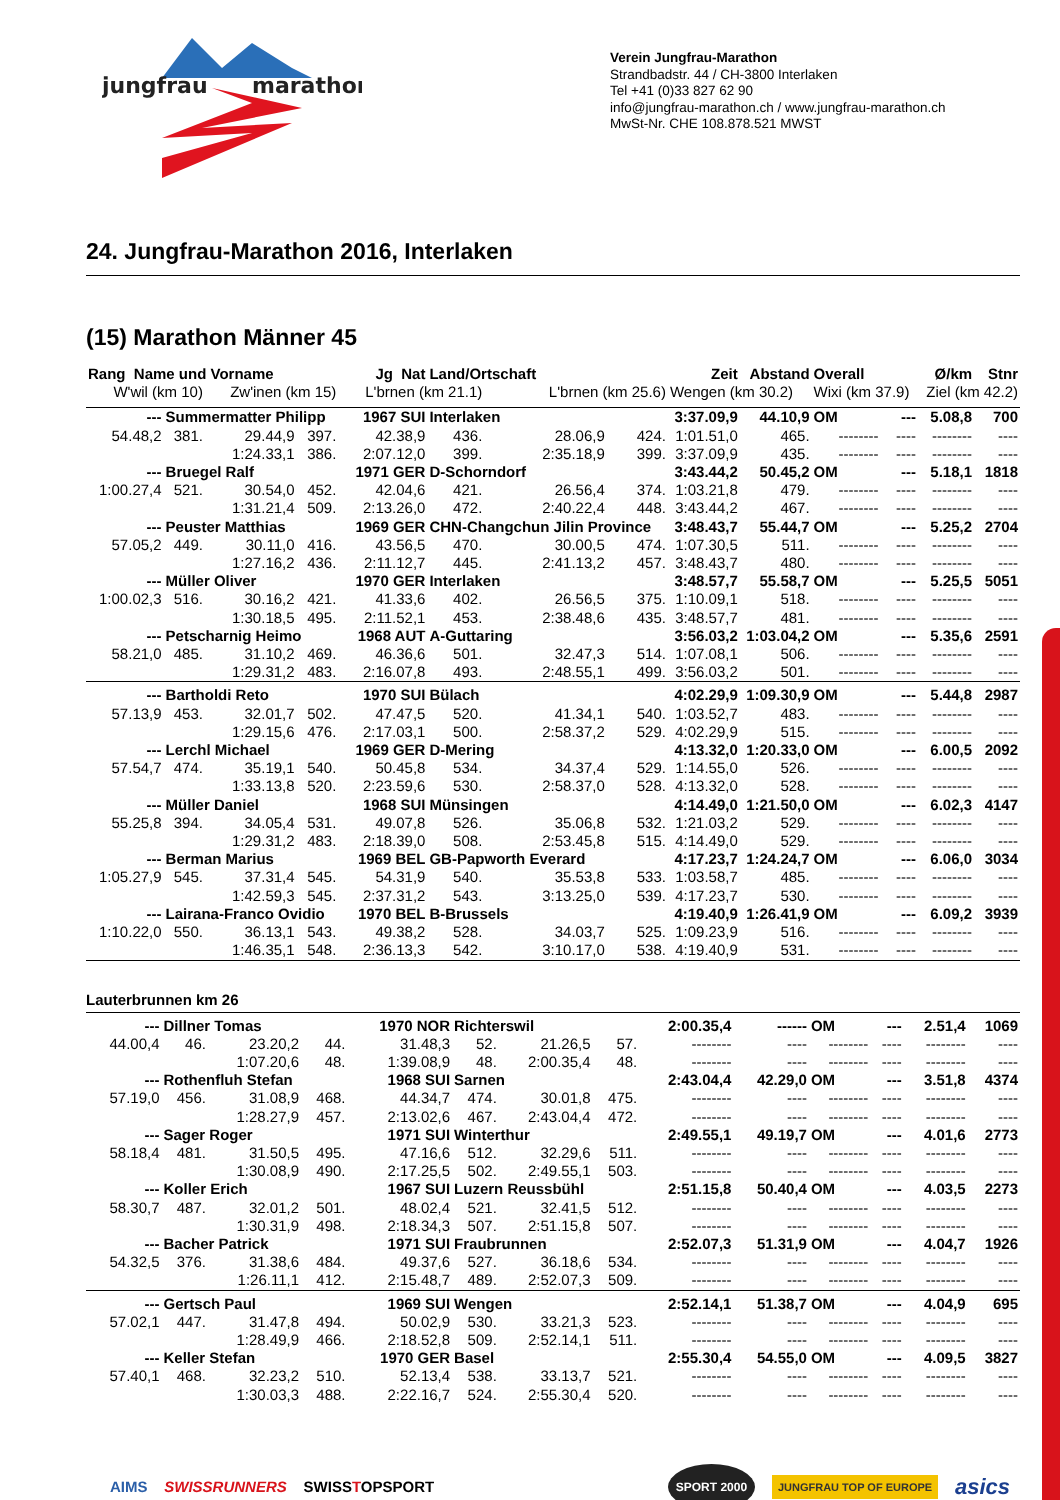jungfrau
marathon
Verein Jungfrau-Marathon
Strandbadstr. 44 / CH-3800 Interlaken
Tel +41 (0)33 827 62 90
info@jungfrau-marathon.ch / www.jungfrau-marathon.ch
MwSt-Nr. CHE 108.878.521 MWST
24. Jungfrau-Marathon 2016, Interlaken
(15) Marathon Männer 45
| Rang Name und Vorname | | | Jg Nat | | Land/Ortschaft | | | Zeit | Abstand | Overall | | Ø/km | Stnr |
| W'wil (km 10) | | Zw'inen (km 15) | | L'brnen (km 21.1) | | L'brnen (km 25.6) | | Wengen (km 30.2) | | Wixi (km 37.9) | | Ziel (km 42.2) | |
| --- | Summermatter Philipp | | | 1967 SUI | Interlaken | | | 3:37.09,9 | 44.10,9 | OM | --- | 5.08,8 | 700 |
| 54.48,2 | 381. | 29.44,9 | 397. | 42.38,9 | 436. | 28.06,9 | 424. | 1:01.51,0 | 465. | -------- | ---- | -------- | ---- |
| | | 1:24.33,1 | 386. | 2:07.12,0 | 399. | 2:35.18,9 | 399. | 3:37.09,9 | 435. | -------- | ---- | -------- | ---- |
| --- | Bruegel Ralf | | | 1971 GER | D-Schorndorf | | | 3:43.44,2 | 50.45,2 | OM | --- | 5.18,1 | 1818 |
| 1:00.27,4 | 521. | 30.54,0 | 452. | 42.04,6 | 421. | 26.56,4 | 374. | 1:03.21,8 | 479. | -------- | ---- | -------- | ---- |
| | | 1:31.21,4 | 509. | 2:13.26,0 | 472. | 2:40.22,4 | 448. | 3:43.44,2 | 467. | -------- | ---- | -------- | ---- |
| --- | Peuster Matthias | | | 1969 GER | CHN-Changchun Jilin Province | | | 3:48.43,7 | 55.44,7 | OM | --- | 5.25,2 | 2704 |
| 57.05,2 | 449. | 30.11,0 | 416. | 43.56,5 | 470. | 30.00,5 | 474. | 1:07.30,5 | 511. | -------- | ---- | -------- | ---- |
| | | 1:27.16,2 | 436. | 2:11.12,7 | 445. | 2:41.13,2 | 457. | 3:48.43,7 | 480. | -------- | ---- | -------- | ---- |
| --- | Müller Oliver | | | 1970 GER | Interlaken | | | 3:48.57,7 | 55.58,7 | OM | --- | 5.25,5 | 5051 |
| 1:00.02,3 | 516. | 30.16,2 | 421. | 41.33,6 | 402. | 26.56,5 | 375. | 1:10.09,1 | 518. | -------- | ---- | -------- | ---- |
| | | 1:30.18,5 | 495. | 2:11.52,1 | 453. | 2:38.48,6 | 435. | 3:48.57,7 | 481. | -------- | ---- | -------- | ---- |
| --- | Petscharnig Heimo | | | 1968 AUT | A-Guttaring | | | 3:56.03,2 | 1:03.04,2 | OM | --- | 5.35,6 | 2591 |
| 58.21,0 | 485. | 31.10,2 | 469. | 46.36,6 | 501. | 32.47,3 | 514. | 1:07.08,1 | 506. | -------- | ---- | -------- | ---- |
| | | 1:29.31,2 | 483. | 2:16.07,8 | 493. | 2:48.55,1 | 499. | 3:56.03,2 | 501. | -------- | ---- | -------- | ---- |
| --- | Bartholdi Reto | | | 1970 SUI | Bülach | | | 4:02.29,9 | 1:09.30,9 | OM | --- | 5.44,8 | 2987 |
| 57.13,9 | 453. | 32.01,7 | 502. | 47.47,5 | 520. | 41.34,1 | 540. | 1:03.52,7 | 483. | -------- | ---- | -------- | ---- |
| | | 1:29.15,6 | 476. | 2:17.03,1 | 500. | 2:58.37,2 | 529. | 4:02.29,9 | 515. | -------- | ---- | -------- | ---- |
| --- | Lerchl Michael | | | 1969 GER | D-Mering | | | 4:13.32,0 | 1:20.33,0 | OM | --- | 6.00,5 | 2092 |
| 57.54,7 | 474. | 35.19,1 | 540. | 50.45,8 | 534. | 34.37,4 | 529. | 1:14.55,0 | 526. | -------- | ---- | -------- | ---- |
| | | 1:33.13,8 | 520. | 2:23.59,6 | 530. | 2:58.37,0 | 528. | 4:13.32,0 | 528. | -------- | ---- | -------- | ---- |
| --- | Müller Daniel | | | 1968 SUI | Münsingen | | | 4:14.49,0 | 1:21.50,0 | OM | --- | 6.02,3 | 4147 |
| 55.25,8 | 394. | 34.05,4 | 531. | 49.07,8 | 526. | 35.06,8 | 532. | 1:21.03,2 | 529. | -------- | ---- | -------- | ---- |
| | | 1:29.31,2 | 483. | 2:18.39,0 | 508. | 2:53.45,8 | 515. | 4:14.49,0 | 529. | -------- | ---- | -------- | ---- |
| --- | Berman Marius | | | 1969 BEL | GB-Papworth Everard | | | 4:17.23,7 | 1:24.24,7 | OM | --- | 6.06,0 | 3034 |
| 1:05.27,9 | 545. | 37.31,4 | 545. | 54.31,9 | 540. | 35.53,8 | 533. | 1:03.58,7 | 485. | -------- | ---- | -------- | ---- |
| | | 1:42.59,3 | 545. | 2:37.31,2 | 543. | 3:13.25,0 | 539. | 4:17.23,7 | 530. | -------- | ---- | -------- | ---- |
| --- | Lairana-Franco Ovidio | | | 1970 BEL | B-Brussels | | | 4:19.40,9 | 1:26.41,9 | OM | --- | 6.09,2 | 3939 |
| 1:10.22,0 | 550. | 36.13,1 | 543. | 49.38,2 | 528. | 34.03,7 | 525. | 1:09.23,9 | 516. | -------- | ---- | -------- | ---- |
| | | 1:46.35,1 | 548. | 2:36.13,3 | 542. | 3:10.17,0 | 538. | 4:19.40,9 | 531. | -------- | ---- | -------- | ---- |
Lauterbrunnen km 26
| --- | Dillner Tomas | | | 1970 NOR | Richterswil | | | 2:00.35,4 | ------ | OM | --- | 2.51,4 | 1069 |
| 44.00,4 | 46. | 23.20,2 | 44. | 31.48,3 | 52. | 21.26,5 | 57. | -------- | ---- | -------- | ---- | -------- | ---- |
| | | 1:07.20,6 | 48. | 1:39.08,9 | 48. | 2:00.35,4 | 48. | -------- | ---- | -------- | ---- | -------- | ---- |
| --- | Rothenfluh Stefan | | | 1968 SUI | Sarnen | | | 2:43.04,4 | 42.29,0 | OM | --- | 3.51,8 | 4374 |
| 57.19,0 | 456. | 31.08,9 | 468. | 44.34,7 | 474. | 30.01,8 | 475. | -------- | ---- | -------- | ---- | -------- | ---- |
| | | 1:28.27,9 | 457. | 2:13.02,6 | 467. | 2:43.04,4 | 472. | -------- | ---- | -------- | ---- | -------- | ---- |
| --- | Sager Roger | | | 1971 SUI | Winterthur | | | 2:49.55,1 | 49.19,7 | OM | --- | 4.01,6 | 2773 |
| 58.18,4 | 481. | 31.50,5 | 495. | 47.16,6 | 512. | 32.29,6 | 511. | -------- | ---- | -------- | ---- | -------- | ---- |
| | | 1:30.08,9 | 490. | 2:17.25,5 | 502. | 2:49.55,1 | 503. | -------- | ---- | -------- | ---- | -------- | ---- |
| --- | Koller Erich | | | 1967 SUI | Luzern Reussbühl | | | 2:51.15,8 | 50.40,4 | OM | --- | 4.03,5 | 2273 |
| 58.30,7 | 487. | 32.01,2 | 501. | 48.02,4 | 521. | 32.41,5 | 512. | -------- | ---- | -------- | ---- | -------- | ---- |
| | | 1:30.31,9 | 498. | 2:18.34,3 | 507. | 2:51.15,8 | 507. | -------- | ---- | -------- | ---- | -------- | ---- |
| --- | Bacher Patrick | | | 1971 SUI | Fraubrunnen | | | 2:52.07,3 | 51.31,9 | OM | --- | 4.04,7 | 1926 |
| 54.32,5 | 376. | 31.38,6 | 484. | 49.37,6 | 527. | 36.18,6 | 534. | -------- | ---- | -------- | ---- | -------- | ---- |
| | | 1:26.11,1 | 412. | 2:15.48,7 | 489. | 2:52.07,3 | 509. | -------- | ---- | -------- | ---- | -------- | ---- |
| --- | Gertsch Paul | | | 1969 SUI | Wengen | | | 2:52.14,1 | 51.38,7 | OM | --- | 4.04,9 | 695 |
| 57.02,1 | 447. | 31.47,8 | 494. | 50.02,9 | 530. | 33.21,3 | 523. | -------- | ---- | -------- | ---- | -------- | ---- |
| | | 1:28.49,9 | 466. | 2:18.52,8 | 509. | 2:52.14,1 | 511. | -------- | ---- | -------- | ---- | -------- | ---- |
| --- | Keller Stefan | | | 1970 GER | Basel | | | 2:55.30,4 | 54.55,0 | OM | --- | 4.09,5 | 3827 |
| 57.40,1 | 468. | 32.23,2 | 510. | 52.13,4 | 538. | 33.13,7 | 521. | -------- | ---- | -------- | ---- | -------- | ---- |
| | | 1:30.03,3 | 488. | 2:22.16,7 | 524. | 2:55.30,4 | 520. | -------- | ---- | -------- | ---- | -------- | ---- |
AIMS SWISSRUNNERS SWISSTOPSPORT SPORT 2000 JUNGFRAU TOP OF EUROPE asics